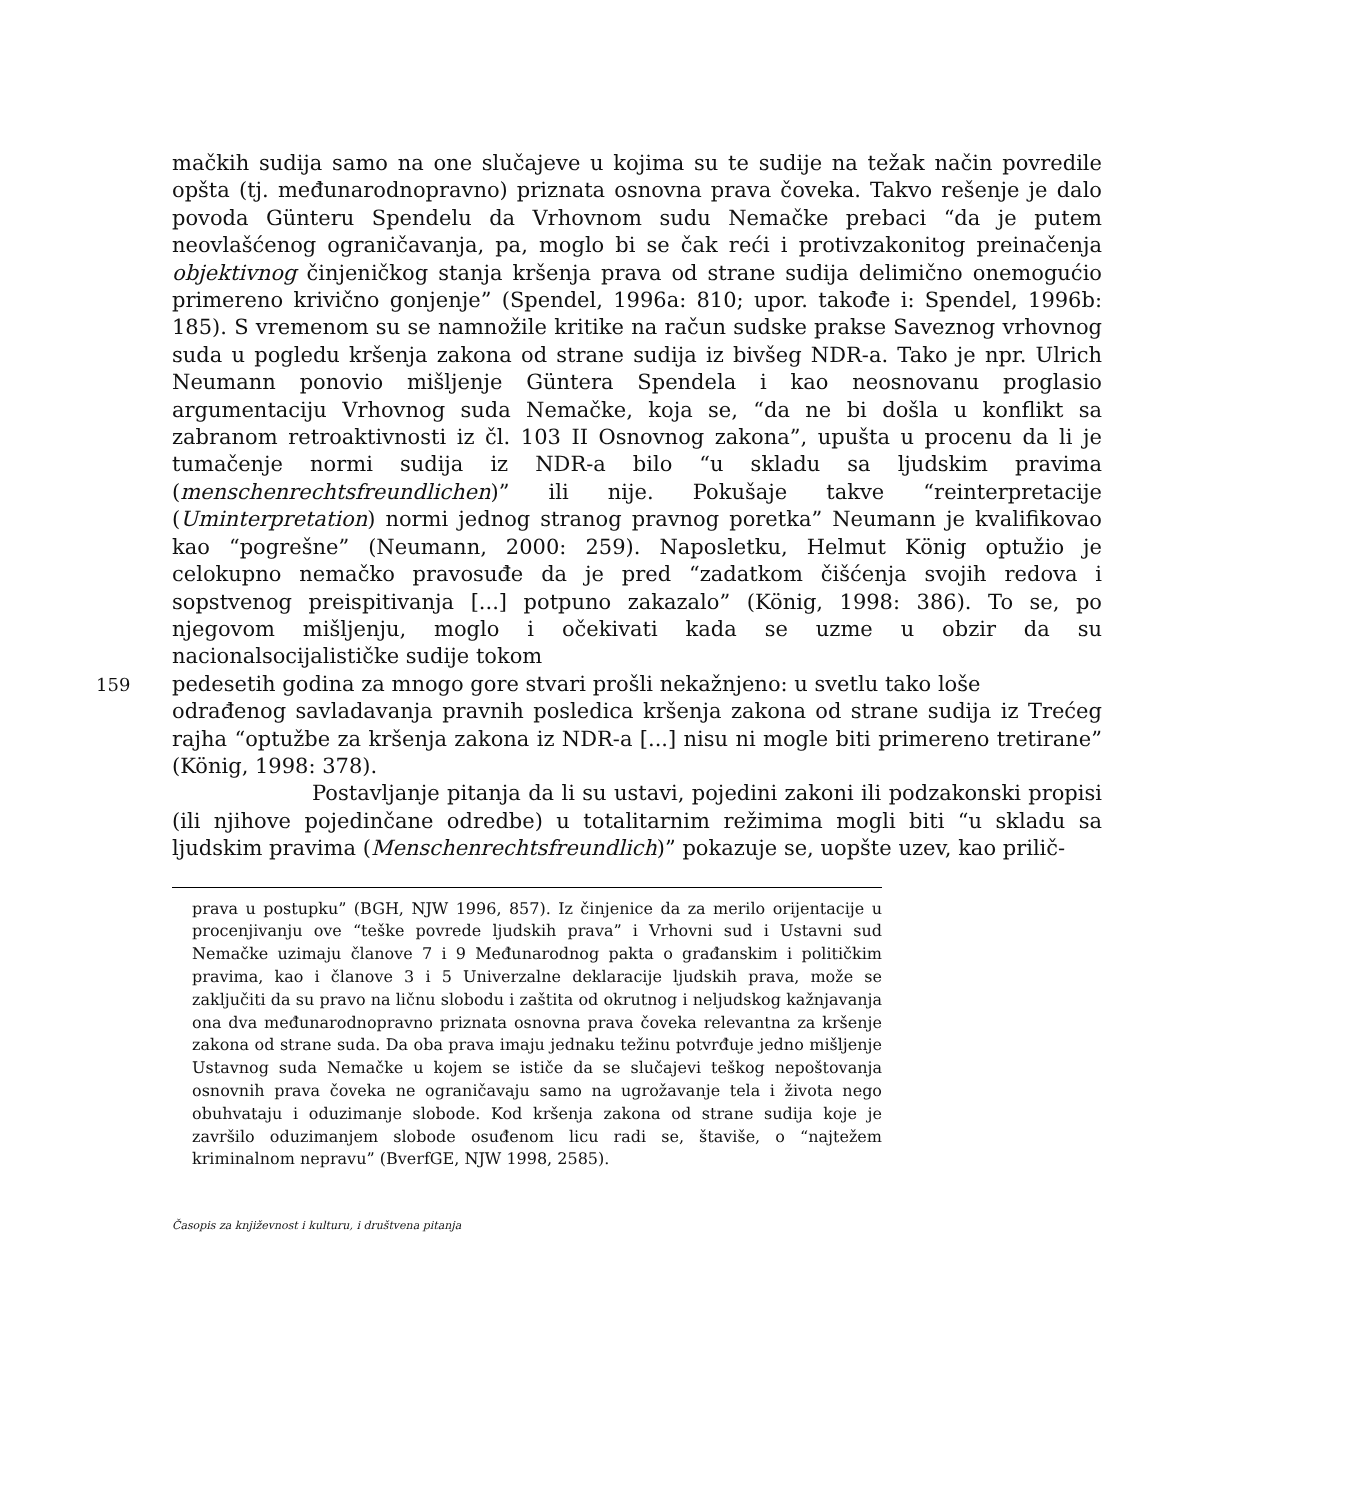mačkih sudija samo na one slučajeve u kojima su te sudije na težak način povredile opšta (tj. međunarodnopravno) priznata osnovna prava čoveka. Takvo rešenje je dalo povoda Günteru Spendelu da Vrhovnom sudu Nemačke prebaci “da je putem neovlašćenog ograničavanja, pa, moglo bi se čak reći i protivzakonitog preinačenja objektivnog činjeničkog stanja kršenja prava od strane sudija delimično onemogućio primereno krivično gonjenje” (Spendel, 1996a: 810; upor. takođe i: Spendel, 1996b: 185). S vremenom su se namnožile kritike na račun sudske prakse Saveznog vrhovnog suda u pogledu kršenja zakona od strane sudija iz bivšeg NDR-a. Tako je npr. Ulrich Neumann ponovio mišljenje Güntera Spendela i kao neosnovanu proglasio argumentaciju Vrhovnog suda Nemačke, koja se, “da ne bi došla u konflikt sa zabranom retroaktivnosti iz čl. 103 II Osnovnog zakona”, upušta u procenu da li je tumačenje normi sudija iz NDR-a bilo “u skladu sa ljudskim pravima (menschenrechtsfreundlichen)” ili nije. Pokušaje takve “reinterpretacije (Uminterpretation) normi jednog stranog pravnog poretka” Neumann je kvalifikovao kao “pogrešne” (Neumann, 2000: 259). Naposletku, Helmut König optužio je celokupno nemačko pravosuđe da je pred “zadatkom čišćenja svojih redova i sopstvenog preispitivanja [...] potpuno zakazalo” (König, 1998: 386). To se, po njegovom mišljenju, moglo i očekivati kada se uzme u obzir da su nacionalsocijalističke sudije tokom
159 pedesetih godina za mnogo gore stvari prošli nekažnjeno: u svetlu tako loše
odrađenog savladavanja pravnih posledica kršenja zakona od strane sudija iz Trećeg rajha “optužbe za kršenja zakona iz NDR-a [...] nisu ni mogle biti primereno tretirane” (König, 1998: 378).
Postavljanje pitanja da li su ustavi, pojedini zakoni ili podzakonski propisi (ili njihove pojedinčane odredbe) u totalitarnim režimima mogli biti “u skladu sa ljudskim pravima (Menschenrechtsfreundlich)” pokazuje se, uopšte uzev, kao prilič-
prava u postupku” (BGH, NJW 1996, 857). Iz činjenice da za merilo orijentacije u procenjivanju ove “teške povrede ljudskih prava” i Vrhovni sud i Ustavni sud Nemačke uzimaju članove 7 i 9 Međunarodnog pakta o građanskim i političkim pravima, kao i članove 3 i 5 Univerzalne deklaracije ljudskih prava, može se zaključiti da su pravo na ličnu slobodu i zaštita od okrutnog i neljudskog kažnjavanja ona dva međunarodnopravno priznata osnovna prava čoveka relevantna za kršenje zakona od strane suda. Da oba prava imaju jednaku težinu potvrđuje jedno mišljenje Ustavnog suda Nemačke u kojem se ističe da se slučajevi teškog nepoštovanja osnovnih prava čoveka ne ograničavaju samo na ugrožavanje tela i života nego obuhvataju i oduzimanje slobode. Kod kršenja zakona od strane sudija koje je završilo oduzimanjem slobode osuđenom licu radi se, štaviše, o “najtežem kriminalnom nepravu” (BverfGE, NJW 1998, 2585).
Časopis za književnost i kulturu, i društvena pitanja